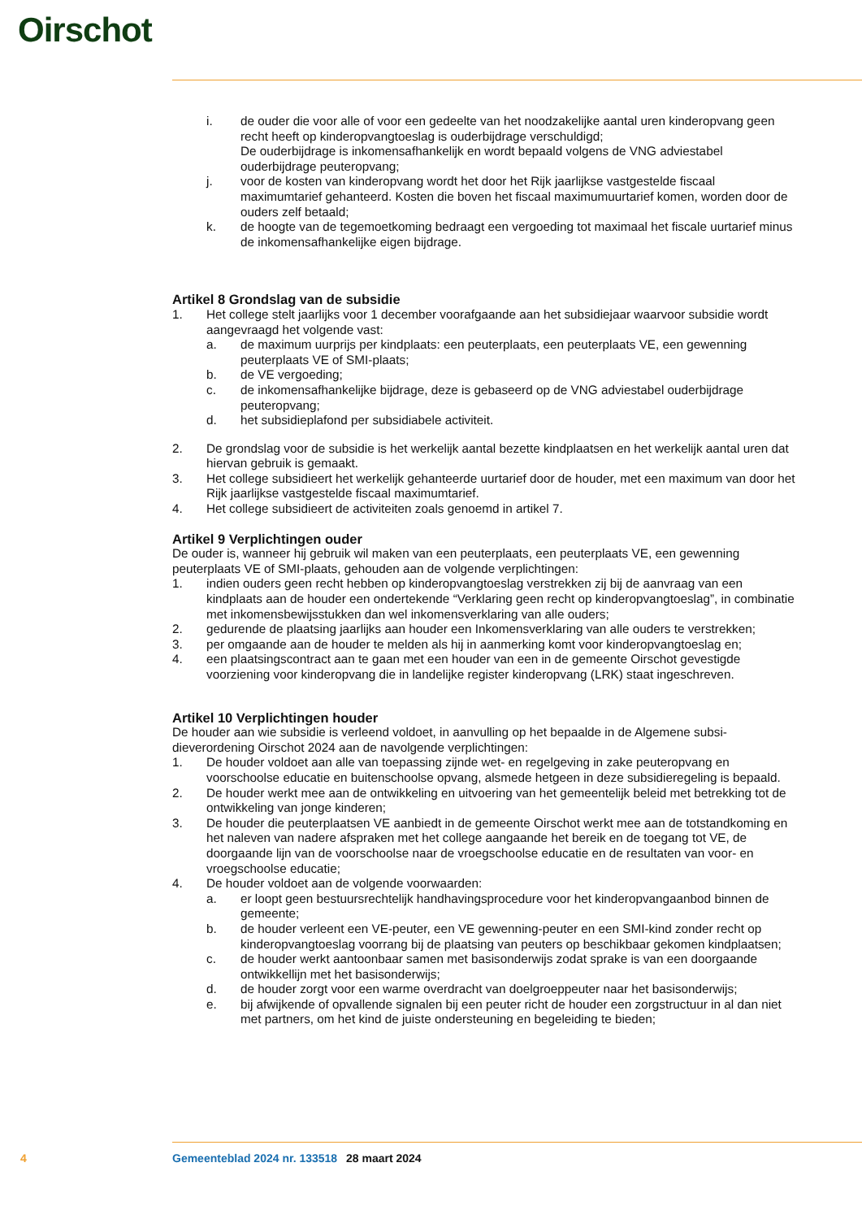Oirschot
i. de ouder die voor alle of voor een gedeelte van het noodzakelijke aantal uren kinderopvang geen recht heeft op kinderopvangtoeslag is ouderbijdrage verschuldigd;
De ouderbijdrage is inkomensafhankelijk en wordt bepaald volgens de VNG adviestabel ouderbijdrage peuteropvang;
j. voor de kosten van kinderopvang wordt het door het Rijk jaarlijkse vastgestelde fiscaal maximumtarief gehanteerd. Kosten die boven het fiscaal maximumuurtarief komen, worden door de ouders zelf betaald;
k. de hoogte van de tegemoetkoming bedraagt een vergoeding tot maximaal het fiscale uur­tarief minus de inkomensafhankelijke eigen bijdrage.
Artikel 8 Grondslag van de subsidie
1. Het college stelt jaarlijks voor 1 december voorafgaande aan het subsidiejaar waarvoor subsidie wordt aangevraagd het volgende vast:
a. de maximum uurprijs per kindplaats: een peuterplaats, een peuterplaats VE, een gewenning peuterplaats VE of SMI-plaats;
b. de VE vergoeding;
c. de inkomensafhankelijke bijdrage, deze is gebaseerd op de VNG adviestabel ouderbijdrage peuteropvang;
d. het subsidieplafond per subsidiabele activiteit.
2. De grondslag voor de subsidie is het werkelijk aantal bezette kindplaatsen en het werkelijk aantal uren dat hiervan gebruik is gemaakt.
3. Het college subsidieert het werkelijk gehanteerde uurtarief door de houder, met een maximum van door het Rijk jaarlijkse vastgestelde fiscaal maximumtarief.
4. Het college subsidieert de activiteiten zoals genoemd in artikel 7.
Artikel 9 Verplichtingen ouder
De ouder is, wanneer hij gebruik wil maken van een peuterplaats, een peuterplaats VE, een gewenning peuterplaats VE of SMI-plaats, gehouden aan de volgende verplichtingen:
1. indien ouders geen recht hebben op kinderopvangtoeslag verstrekken zij bij de aanvraag van een kindplaats aan de houder een ondertekende “Verklaring geen recht op kinderopvangtoeslag”, in combinatie met inkomensbewijsstukken dan wel inkomensverklaring van alle ouders;
2. gedurende de plaatsing jaarlijks aan houder een Inkomensverklaring van alle ouders te verstrekken;
3. per omgaande aan de houder te melden als hij in aanmerking komt voor kinderopvangtoeslag en;
4. een plaatsingscontract aan te gaan met een houder van een in de gemeente Oirschot gevestigde voorziening voor kinderopvang die in landelijke register kinderopvang (LRK) staat ingeschreven.
Artikel 10 Verplichtingen houder
De houder aan wie subsidie is verleend voldoet, in aanvulling op het bepaalde in de Algemene subsi­dieverordening Oirschot 2024 aan de navolgende verplichtingen:
1. De houder voldoet aan alle van toepassing zijnde wet- en regelgeving in zake peuteropvang en voorschoolse educatie en buitenschoolse opvang, alsmede hetgeen in deze subsidieregeling is bepaald.
2. De houder werkt mee aan de ontwikkeling en uitvoering van het gemeentelijk beleid met betrekking tot de ontwikkeling van jonge kinderen;
3. De houder die peuterplaatsen VE aanbiedt in de gemeente Oirschot werkt mee aan de totstand­koming en het naleven van nadere afspraken met het college aangaande het bereik en de toegang tot VE, de doorgaande lijn van de voorschoolse naar de vroegschoolse educatie en de resultaten van voor- en vroegschoolse educatie;
4. De houder voldoet aan de volgende voorwaarden:
a. er loopt geen bestuursrechtelijk handhavingsprocedure voor het kinderopvangaanbod binnen de gemeente;
b. de houder verleent een VE-peuter, een VE gewenning-peuter en een SMI-kind zonder recht op kinderopvangtoeslag voorrang bij de plaatsing van peuters op beschikbaar gekomen kindplaatsen;
c. de houder werkt aantoonbaar samen met basisonderwijs zodat sprake is van een doorgaande ontwikkellijn met het basisonderwijs;
d. de houder zorgt voor een warme overdracht van doelgroeppeuter naar het basisonderwijs;
e. bij afwijkende of opvallende signalen bij een peuter richt de houder een zorgstructuur in al dan niet met partners, om het kind de juiste ondersteuning en begeleiding te bieden;
4 Gemeenteblad 2024 nr. 133518 28 maart 2024